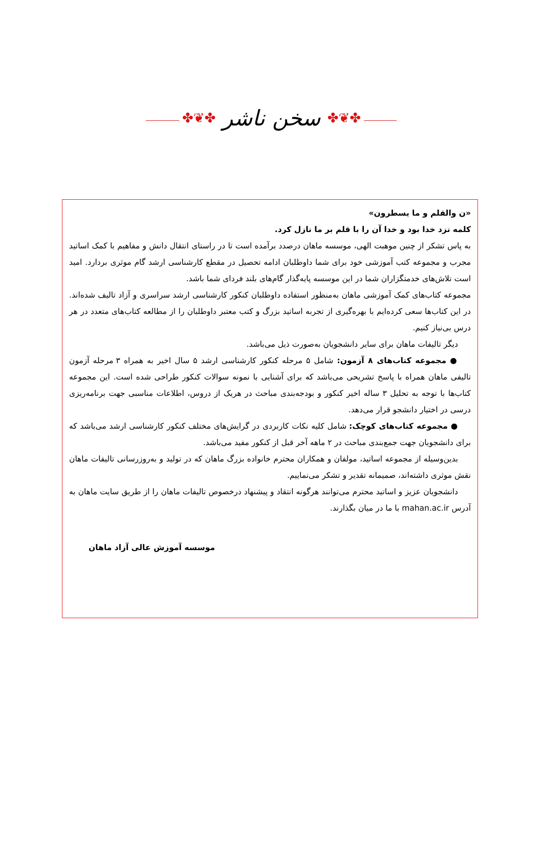✤❦✤ سخن ناشر ✤❦✤
«ن والقلم و ما یسطرون»
کلمه نزد خدا بود و خدا آن را با قلم بر ما نازل کرد.
به پاس تشکر از چنین موهبت الهی، موسسه ماهان درصدد برآمده است تا در راستای انتقال دانش و مفاهیم با کمک اساتید مجرب و مجموعه کتب آموزشی خود برای شما داوطلبان ادامه تحصیل در مقطع کارشناسی ارشد گام موثری بردارد. امید است تلاش‌های خدمتگزاران شما در این موسسه پایه‌گذار گام‌های بلند فردای شما باشد.
مجموعه کتاب‌های کمک آموزشی ماهان به‌منظور استفاده داوطلبان کنکور کارشناسی ارشد سراسری و آزاد تالیف شده‌اند. در این کتاب‌ها سعی کرده‌ایم با بهره‌گیری از تجربه اساتید بزرگ و کتب معتبر داوطلبان را از مطالعه کتاب‌های متعدد در هر درس بی‌نیاز کنیم.
دیگر تالیفات ماهان برای سایر دانشجویان به‌صورت ذیل می‌باشد.
● مجموعه کتاب‌های ۸ آزمون: شامل ۵ مرحله کنکور کارشناسی ارشد ۵ سال اخیر به همراه ۳ مرحله آزمون تالیفی ماهان همراه با پاسخ تشریحی می‌باشد که برای آشنایی با نمونه سوالات کنکور طراحی شده است. این مجموعه کتاب‌ها با توجه به تحلیل ۳ ساله اخیر کنکور و بودجه‌بندی مباحث در هریک از دروس، اطلاعات مناسبی جهت برنامه‌ریزی درسی در اختیار دانشجو قرار می‌دهد.
● مجموعه کتاب‌های کوچک: شامل کلیه نکات کاربردی در گرایش‌های مختلف کنکور کارشناسی ارشد می‌باشد که برای دانشجویان جهت جمع‌بندی مباحث در ۲ ماهه آخر قبل از کنکور مفید می‌باشد.
بدین‌وسیله از مجموعه اساتید، مولفان و همکاران محترم خانواده بزرگ ماهان که در تولید و به‌روزرسانی تالیفات ماهان نقش موثری داشته‌اند، صمیمانه تقدیر و تشکر می‌نماییم.
دانشجویان عزیز و اساتید محترم می‌توانند هرگونه انتقاد و پیشنهاد درخصوص تالیفات ماهان را از طریق سایت ماهان به آدرس mahan.ac.ir با ما در میان بگذارند.
موسسه آموزش عالی آزاد ماهان